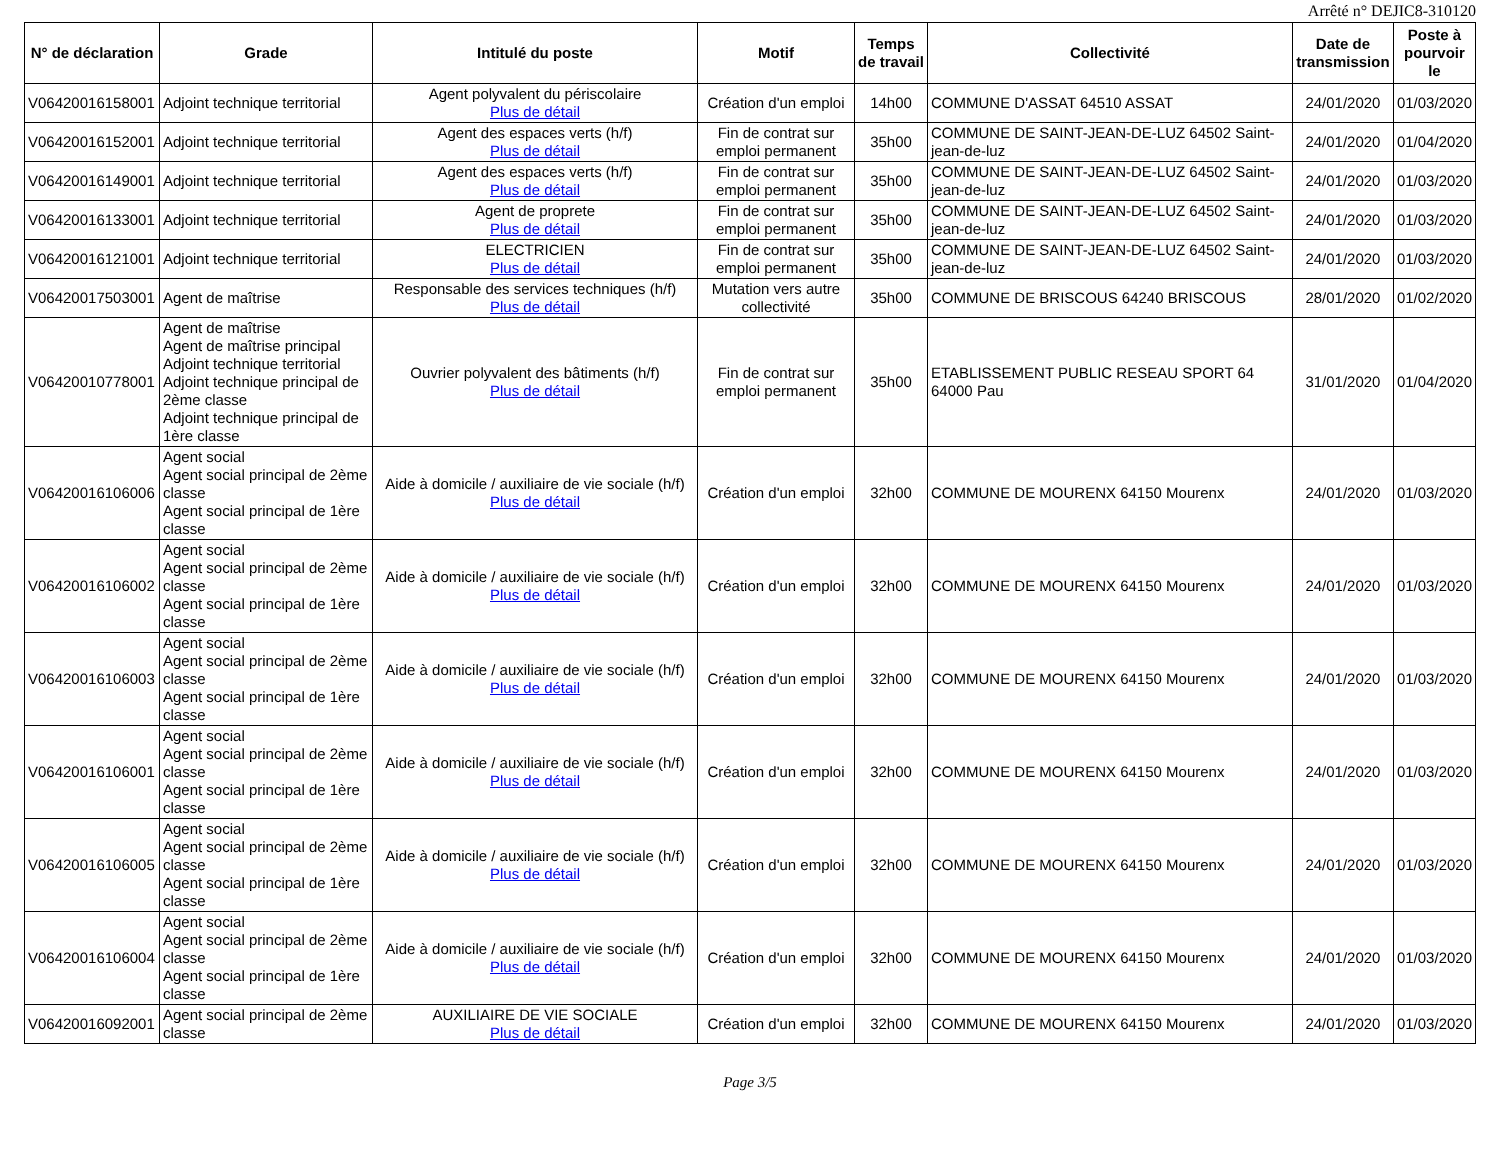Arrêté n° DEJIC8-310120
| N° de déclaration | Grade | Intitulé du poste | Motif | Temps de travail | Collectivité | Date de transmission | Poste à pourvoir le |
| --- | --- | --- | --- | --- | --- | --- | --- |
| V06420016158001 | Adjoint technique territorial | Agent polyvalent du périscolaire Plus de détail | Création d'un emploi | 14h00 | COMMUNE D'ASSAT 64510 ASSAT | 24/01/2020 | 01/03/2020 |
| V06420016152001 | Adjoint technique territorial | Agent des espaces verts (h/f) Plus de détail | Fin de contrat sur emploi permanent | 35h00 | COMMUNE DE SAINT-JEAN-DE-LUZ 64502 Saint-jean-de-luz | 24/01/2020 | 01/04/2020 |
| V06420016149001 | Adjoint technique territorial | Agent des espaces verts (h/f) Plus de détail | Fin de contrat sur emploi permanent | 35h00 | COMMUNE DE SAINT-JEAN-DE-LUZ 64502 Saint-jean-de-luz | 24/01/2020 | 01/03/2020 |
| V06420016133001 | Adjoint technique territorial | Agent de proprete Plus de détail | Fin de contrat sur emploi permanent | 35h00 | COMMUNE DE SAINT-JEAN-DE-LUZ 64502 Saint-jean-de-luz | 24/01/2020 | 01/03/2020 |
| V06420016121001 | Adjoint technique territorial | ELECTRICIEN Plus de détail | Fin de contrat sur emploi permanent | 35h00 | COMMUNE DE SAINT-JEAN-DE-LUZ 64502 Saint-jean-de-luz | 24/01/2020 | 01/03/2020 |
| V06420017503001 | Agent de maîtrise | Responsable des services techniques (h/f) Plus de détail | Mutation vers autre collectivité | 35h00 | COMMUNE DE BRISCOUS 64240 BRISCOUS | 28/01/2020 | 01/02/2020 |
| V06420010778001 | Agent de maîtrise Agent de maîtrise principal Adjoint technique territorial Adjoint technique principal de 2ème classe Adjoint technique principal de 1ère classe | Ouvrier polyvalent des bâtiments (h/f) Plus de détail | Fin de contrat sur emploi permanent | 35h00 | ETABLISSEMENT PUBLIC RESEAU SPORT 64 64000 Pau | 31/01/2020 | 01/04/2020 |
| V06420016106006 | Agent social Agent social principal de 2ème classe Agent social principal de 1ère classe | Aide à domicile / auxiliaire de vie sociale (h/f) Plus de détail | Création d'un emploi | 32h00 | COMMUNE DE MOURENX 64150 Mourenx | 24/01/2020 | 01/03/2020 |
| V06420016106002 | Agent social Agent social principal de 2ème classe Agent social principal de 1ère classe | Aide à domicile / auxiliaire de vie sociale (h/f) Plus de détail | Création d'un emploi | 32h00 | COMMUNE DE MOURENX 64150 Mourenx | 24/01/2020 | 01/03/2020 |
| V06420016106003 | Agent social Agent social principal de 2ème classe Agent social principal de 1ère classe | Aide à domicile / auxiliaire de vie sociale (h/f) Plus de détail | Création d'un emploi | 32h00 | COMMUNE DE MOURENX 64150 Mourenx | 24/01/2020 | 01/03/2020 |
| V06420016106001 | Agent social Agent social principal de 2ème classe Agent social principal de 1ère classe | Aide à domicile / auxiliaire de vie sociale (h/f) Plus de détail | Création d'un emploi | 32h00 | COMMUNE DE MOURENX 64150 Mourenx | 24/01/2020 | 01/03/2020 |
| V06420016106005 | Agent social Agent social principal de 2ème classe Agent social principal de 1ère classe | Aide à domicile / auxiliaire de vie sociale (h/f) Plus de détail | Création d'un emploi | 32h00 | COMMUNE DE MOURENX 64150 Mourenx | 24/01/2020 | 01/03/2020 |
| V06420016106004 | Agent social Agent social principal de 2ème classe Agent social principal de 1ère classe | Aide à domicile / auxiliaire de vie sociale (h/f) Plus de détail | Création d'un emploi | 32h00 | COMMUNE DE MOURENX 64150 Mourenx | 24/01/2020 | 01/03/2020 |
| V06420016092001 | Agent social principal de 2ème classe | AUXILIAIRE DE VIE SOCIALE Plus de détail | Création d'un emploi | 32h00 | COMMUNE DE MOURENX 64150 Mourenx | 24/01/2020 | 01/03/2020 |
Page 3/5